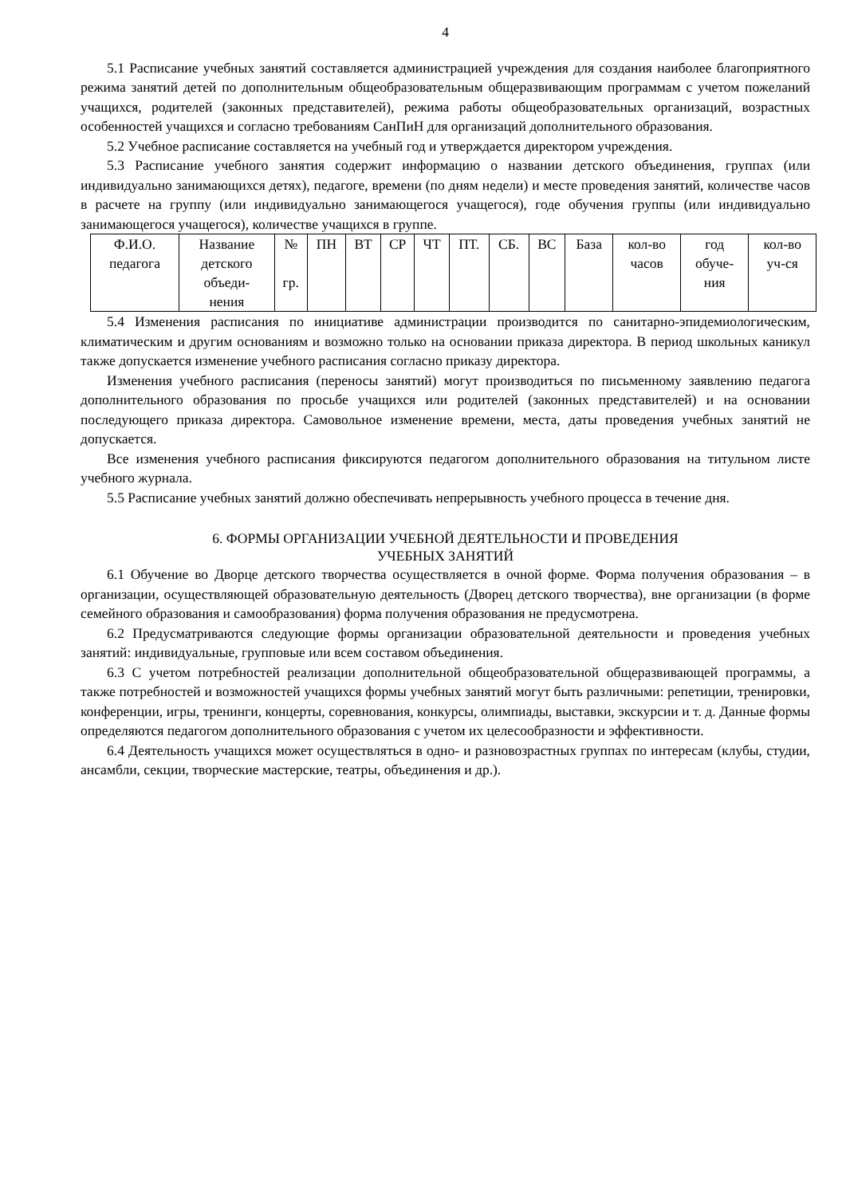4
5.1 Расписание учебных занятий составляется администрацией учреждения для создания наиболее благоприятного режима занятий детей по дополнительным общеобразовательным общеразвивающим программам с учетом пожеланий учащихся, родителей (законных представителей), режима работы общеобразовательных организаций, возрастных особенностей учащихся и согласно требованиям СанПиН для организаций дополнительного образования.
5.2 Учебное расписание составляется на учебный год и утверждается директором учреждения.
5.3 Расписание учебного занятия содержит информацию о названии детского объединения, группах (или индивидуально занимающихся детях), педагоге, времени (по дням недели) и месте проведения занятий, количестве часов в расчете на группу (или индивидуально занимающегося учащегося), годе обучения группы (или индивидуально занимающегося учащегося), количестве учащихся в группе.
| Ф.И.О. педагога | Название детского объеди- нения | № гр. | ПН | ВТ | СР | ЧТ | ПТ. | СБ. | ВС | База | кол-во часов | год обуче- ния | кол-во уч-ся |
5.4 Изменения расписания по инициативе администрации производится по санитарно-эпидемиологическим, климатическим и другим основаниям и возможно только на основании приказа директора. В период школьных каникул также допускается изменение учебного расписания согласно приказу директора.
Изменения учебного расписания (переносы занятий) могут производиться по письменному заявлению педагога дополнительного образования по просьбе учащихся или родителей (законных представителей) и на основании последующего приказа директора. Самовольное изменение времени, места, даты проведения учебных занятий не допускается.
Все изменения учебного расписания фиксируются педагогом дополнительного образования на титульном листе учебного журнала.
5.5 Расписание учебных занятий должно обеспечивать непрерывность учебного процесса в течение дня.
6. ФОРМЫ ОРГАНИЗАЦИИ УЧЕБНОЙ ДЕЯТЕЛЬНОСТИ И ПРОВЕДЕНИЯ
УЧЕБНЫХ ЗАНЯТИЙ
6.1 Обучение во Дворце детского творчества осуществляется в очной форме. Форма получения образования – в организации, осуществляющей образовательную деятельность (Дворец детского творчества), вне организации (в форме семейного образования и самообразования) форма получения образования не предусмотрена.
6.2 Предусматриваются следующие формы организации образовательной деятельности и проведения учебных занятий: индивидуальные, групповые или всем составом объединения.
6.3 С учетом потребностей реализации дополнительной общеобразовательной общеразвивающей программы, а также потребностей и возможностей учащихся формы учебных занятий могут быть различными: репетиции, тренировки, конференции, игры, тренинги, концерты, соревнования, конкурсы, олимпиады, выставки, экскурсии и т. д. Данные формы определяются педагогом дополнительного образования с учетом их целесообразности и эффективности.
6.4 Деятельность учащихся может осуществляться в одно- и разновозрастных группах по интересам (клубы, студии, ансамбли, секции, творческие мастерские, театры, объединения и др.).